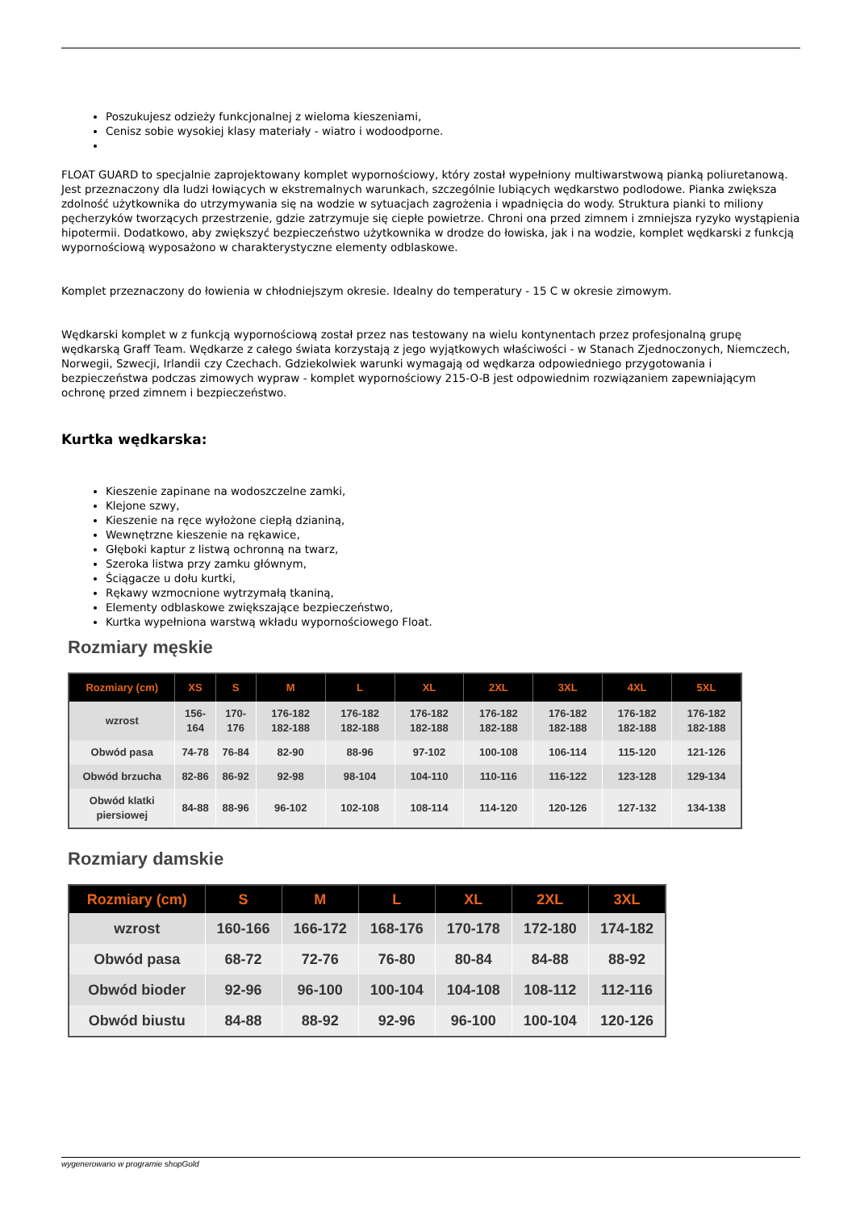Poszukujesz odzieży funkcjonalnej z wieloma kieszeniami,
Cenisz sobie wysokiej klasy materiały - wiatro i wodoodporne.
FLOAT GUARD to specjalnie zaprojektowany komplet wypornościowy, który został wypełniony multiwarstwową pianką poliuretanową. Jest przeznaczony dla ludzi łowiących w ekstremalnych warunkach, szczególnie lubiących wędkarstwo podlodowe. Pianka zwiększa zdolność użytkownika do utrzymywania się na wodzie w sytuacjach zagrożenia i wpadnięcia do wody. Struktura pianki to miliony pęcherzyków tworzących przestrzenie, gdzie zatrzymuje się ciepłe powietrze. Chroni ona przed zimnem i zmniejsza ryzyko wystąpienia hipotermii. Dodatkowo, aby zwiększyć bezpieczeństwo użytkownika w drodze do łowiska, jak i na wodzie, komplet wędkarski z funkcją wypornościową wyposażono w charakterystyczne elementy odblaskowe.
Komplet przeznaczony do łowienia w chłodniejszym okresie. Idealny do temperatury - 15 C w okresie zimowym.
Wędkarski komplet w z funkcją wypornościową został przez nas testowany na wielu kontynentach przez profesjonalną grupę wędkarską Graff Team. Wędkarze z całego świata korzystają z jego wyjątkowych właściwości - w Stanach Zjednoczonych, Niemczech, Norwegii, Szwecji, Irlandii czy Czechach. Gdziekolwiek warunki wymagają od wędkarza odpowiedniego przygotowania i bezpieczeństwa podczas zimowych wypraw - komplet wypornościowy 215-O-B jest odpowiednim rozwiązaniem zapewniającym ochronę przed zimnem i bezpieczeństwo.
Kurtka wędkarska:
Kieszenie zapinane na wodoszczelne zamki,
Klejone szwy,
Kieszenie na ręce wyłożone ciepłą dzianiną,
Wewnętrzne kieszenie na rękawice,
Głęboki kaptur z listwą ochronną na twarz,
Szeroka listwa przy zamku głównym,
Ściągacze u dołu kurtki,
Rękawy wzmocnione wytrzymałą tkaniną,
Elementy odblaskowe zwiększające bezpieczeństwo,
Kurtka wypełniona warstwą wkładu wypornościowego Float.
Rozmiary męskie
| Rozmiary (cm) | XS | S | M | L | XL | 2XL | 3XL | 4XL | 5XL |
| --- | --- | --- | --- | --- | --- | --- | --- | --- | --- |
| wzrost | 156-164 | 170-176 | 176-182 182-188 | 176-182 182-188 | 176-182 182-188 | 176-182 182-188 | 176-182 182-188 | 176-182 182-188 | 176-182 182-188 |
| Obwód pasa | 74-78 | 76-84 | 82-90 | 88-96 | 97-102 | 100-108 | 106-114 | 115-120 | 121-126 |
| Obwód brzucha | 82-86 | 86-92 | 92-98 | 98-104 | 104-110 | 110-116 | 116-122 | 123-128 | 129-134 |
| Obwód klatki piersiowej | 84-88 | 88-96 | 96-102 | 102-108 | 108-114 | 114-120 | 120-126 | 127-132 | 134-138 |
Rozmiary damskie
| Rozmiary (cm) | S | M | L | XL | 2XL | 3XL |
| --- | --- | --- | --- | --- | --- | --- |
| wzrost | 160-166 | 166-172 | 168-176 | 170-178 | 172-180 | 174-182 |
| Obwód pasa | 68-72 | 72-76 | 76-80 | 80-84 | 84-88 | 88-92 |
| Obwód bioder | 92-96 | 96-100 | 100-104 | 104-108 | 108-112 | 112-116 |
| Obwód biustu | 84-88 | 88-92 | 92-96 | 96-100 | 100-104 | 120-126 |
wygenerowano w programie shopGold